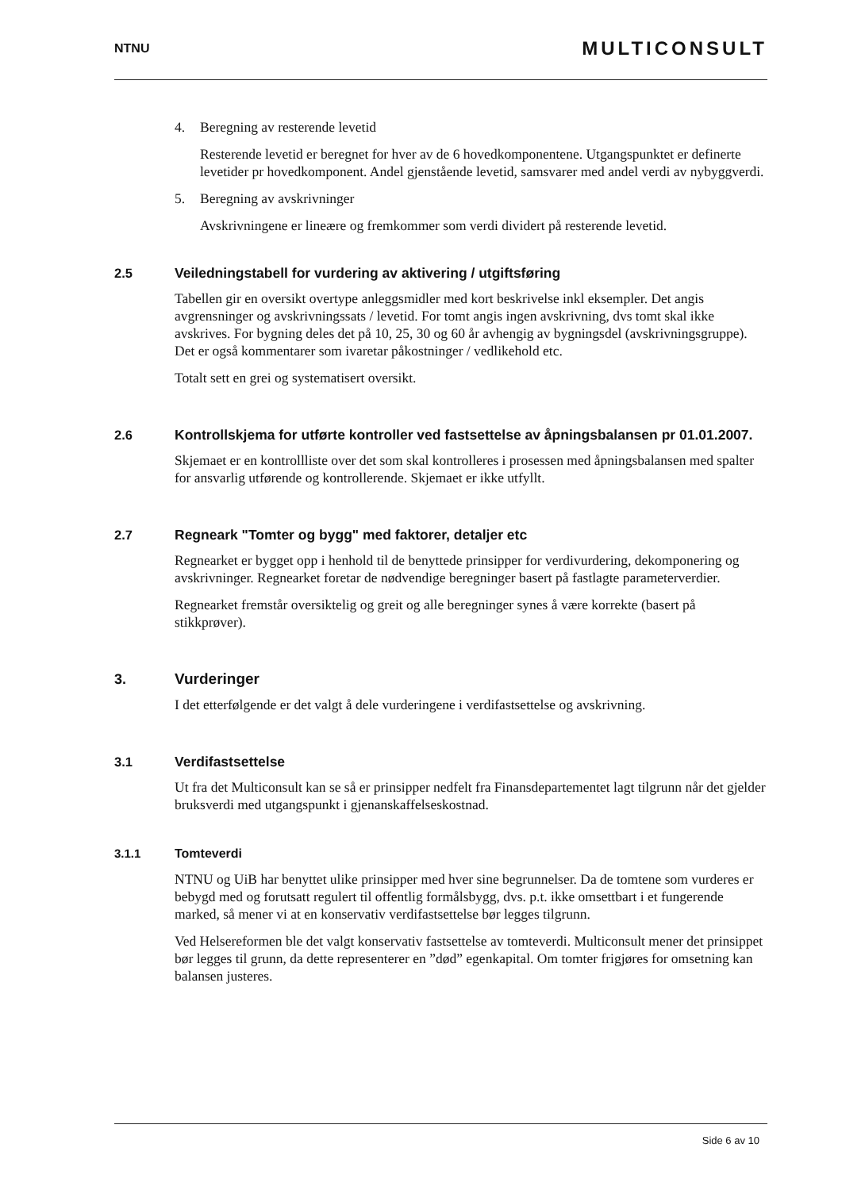NTNU
MULTICONSULT
4. Beregning av resterende levetid
Resterende levetid er beregnet for hver av de 6 hovedkomponentene. Utgangspunktet er definerte levetider pr hovedkomponent. Andel gjenstående levetid, samsvarer med andel verdi av nybyggverdi.
5. Beregning av avskrivninger
Avskrivningene er lineære og fremkommer som verdi dividert på resterende levetid.
2.5 Veiledningstabell for vurdering av aktivering / utgiftsføring
Tabellen gir en oversikt overtype anleggsmidler med kort beskrivelse inkl eksempler. Det angis avgrensninger og avskrivningssats / levetid. For tomt angis ingen avskrivning, dvs tomt skal ikke avskrives. For bygning deles det på 10, 25, 30 og 60 år avhengig av bygningsdel (avskrivningsgruppe). Det er også kommentarer som ivaretar påkostninger / vedlikehold etc.
Totalt sett en grei og systematisert oversikt.
2.6 Kontrollskjema for utførte kontroller ved fastsettelse av åpningsbalansen pr 01.01.2007.
Skjemaet er en kontrollliste over det som skal kontrolleres i prosessen med åpningsbalansen med spalter for ansvarlig utførende og kontrollerende. Skjemaet er ikke utfyllt.
2.7 Regneark "Tomter og bygg" med faktorer, detaljer etc
Regnearket er bygget opp i henhold til de benyttede prinsipper for verdivurdering, dekomponering og avskrivninger. Regnearket foretar de nødvendige beregninger basert på fastlagte parameterverdier.
Regnearket fremstår oversiktelig og greit og alle beregninger synes å være korrekte (basert på stikkprøver).
3. Vurderinger
I det etterfølgende er det valgt å dele vurderingene i verdifastsettelse og avskrivning.
3.1 Verdifastsettelse
Ut fra det Multiconsult kan se så er prinsipper nedfelt fra Finansdepartementet lagt tilgrunn når det gjelder bruksverdi med utgangspunkt i gjenanskaffelseskostnad.
3.1.1 Tomteverdi
NTNU og UiB har benyttet ulike prinsipper med hver sine begrunnelser. Da de tomtene som vurderes er bebygd med og forutsatt regulert til offentlig formålsbygg, dvs. p.t. ikke omsettbart i et fungerende marked, så mener vi at en konservativ verdifastsettelse bør legges tilgrunn.
Ved Helsereformen ble det valgt konservativ fastsettelse av tomteverdi. Multiconsult mener det prinsippet bør legges til grunn, da dette representerer en ”død” egenkapital. Om tomter frigjøres for omsetning kan balansen justeres.
Side 6 av 10